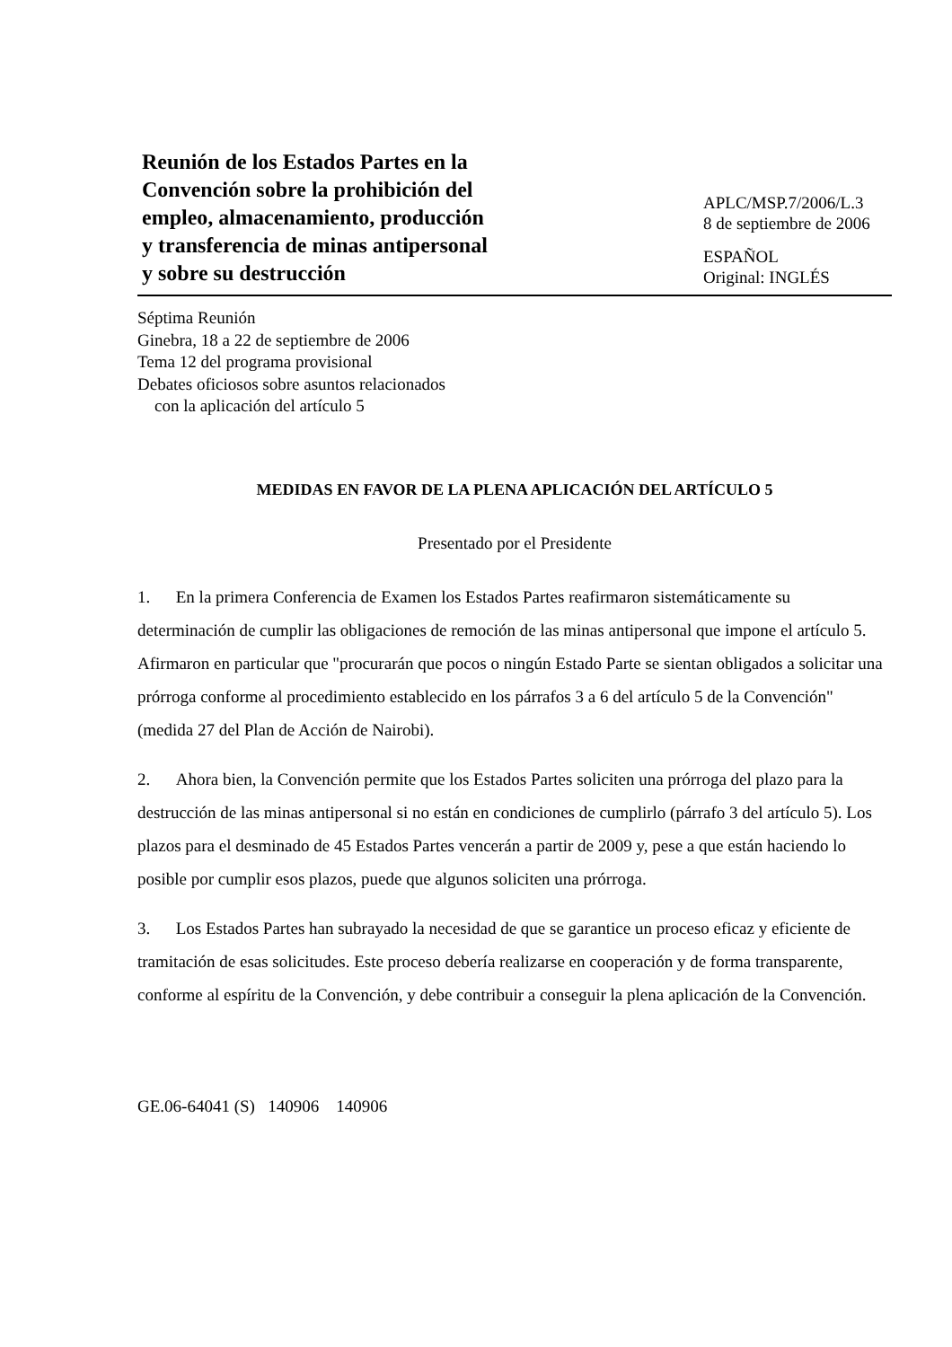Reunión de los Estados Partes en la
Convención sobre la prohibición del
empleo, almacenamiento, producción
y transferencia de minas antipersonal
y sobre su destrucción
APLC/MSP.7/2006/L.3
8 de septiembre de 2006
ESPAÑOL
Original: INGLÉS
Séptima Reunión
Ginebra, 18 a 22 de septiembre de 2006
Tema 12 del programa provisional
Debates oficiosos sobre asuntos relacionados
con la aplicación del artículo 5
MEDIDAS EN FAVOR DE LA PLENA APLICACIÓN DEL ARTÍCULO 5
Presentado por el Presidente
1. En la primera Conferencia de Examen los Estados Partes reafirmaron sistemáticamente su determinación de cumplir las obligaciones de remoción de las minas antipersonal que impone el artículo 5. Afirmaron en particular que "procurarán que pocos o ningún Estado Parte se sientan obligados a solicitar una prórroga conforme al procedimiento establecido en los párrafos 3 a 6 del artículo 5 de la Convención" (medida 27 del Plan de Acción de Nairobi).
2. Ahora bien, la Convención permite que los Estados Partes soliciten una prórroga del plazo para la destrucción de las minas antipersonal si no están en condiciones de cumplirlo (párrafo 3 del artículo 5). Los plazos para el desminado de 45 Estados Partes vencerán a partir de 2009 y, pese a que están haciendo lo posible por cumplir esos plazos, puede que algunos soliciten una prórroga.
3. Los Estados Partes han subrayado la necesidad de que se garantice un proceso eficaz y eficiente de tramitación de esas solicitudes. Este proceso debería realizarse en cooperación y de forma transparente, conforme al espíritu de la Convención, y debe contribuir a conseguir la plena aplicación de la Convención.
GE.06-64041 (S) 140906 140906